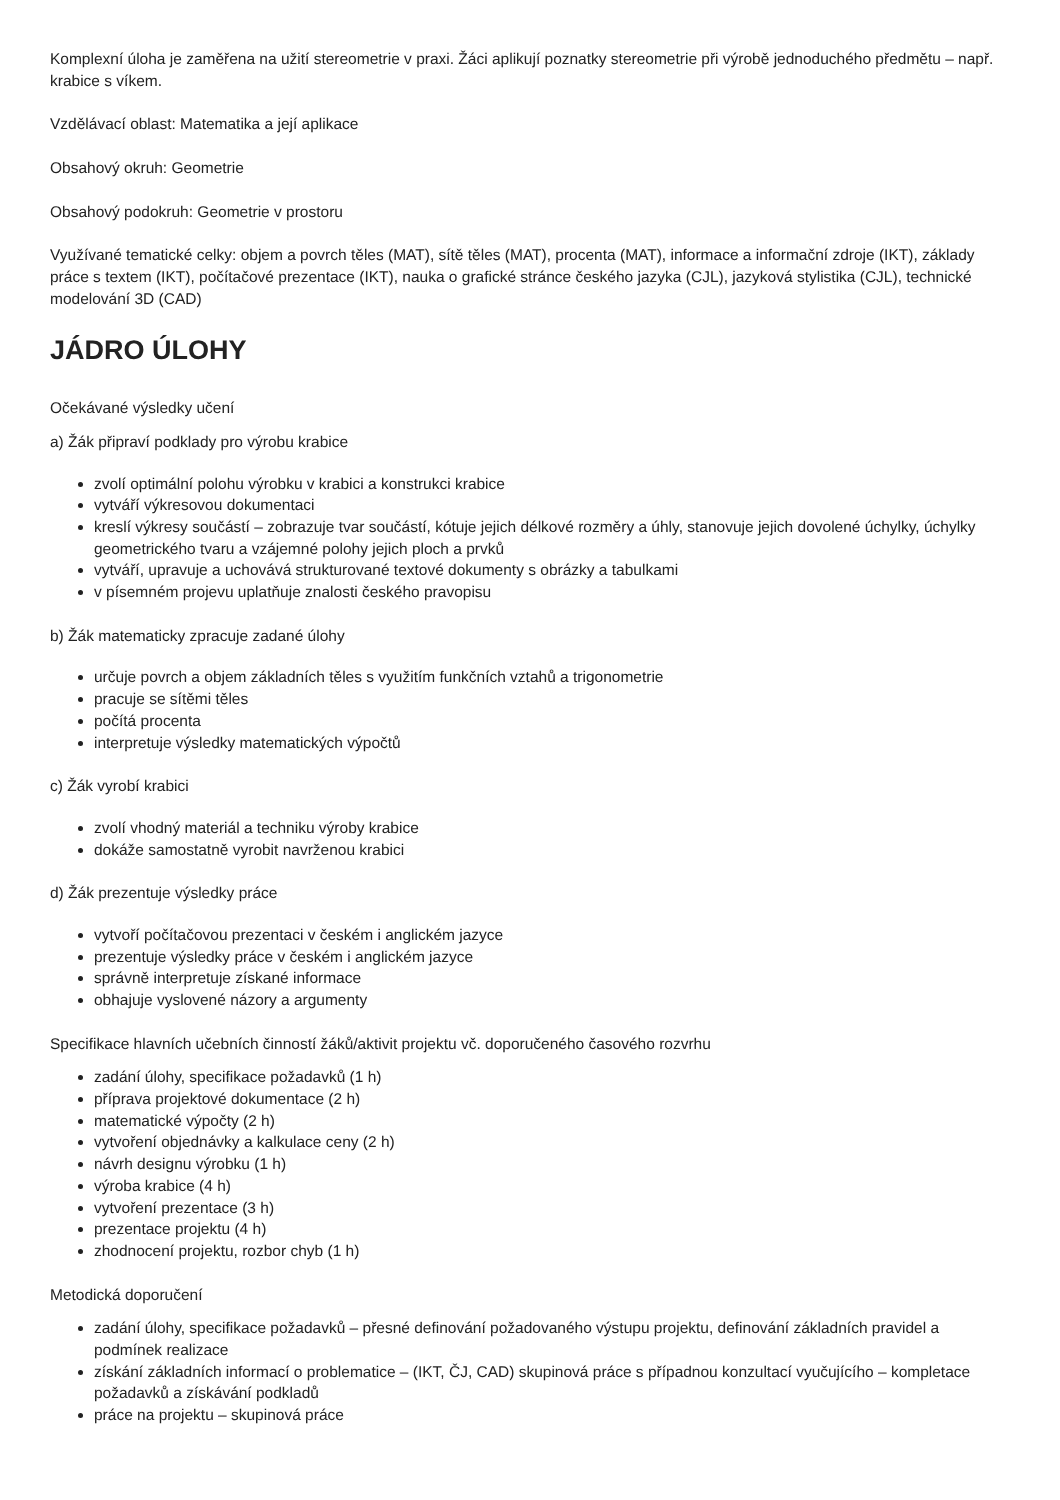Komplexní úloha je zaměřena na užití stereometrie v praxi. Žáci aplikují poznatky stereometrie při výrobě jednoduchého předmětu – např. krabice s víkem.
Vzdělávací oblast: Matematika a její aplikace
Obsahový okruh: Geometrie
Obsahový podokruh: Geometrie v prostoru
Využívané tematické celky: objem a povrch těles (MAT), sítě těles (MAT), procenta (MAT), informace a informační zdroje (IKT), základy práce s textem (IKT), počítačové prezentace (IKT), nauka o grafické stránce českého jazyka (CJL), jazyková stylistika (CJL), technické modelování 3D (CAD)
JÁDRO ÚLOHY
Očekávané výsledky učení
a) Žák připraví podklady pro výrobu krabice
zvolí optimální polohu výrobku v krabici a konstrukci krabice
vytváří výkresovou dokumentaci
kreslí výkresy součástí – zobrazuje tvar součástí, kótuje jejich délkové rozměry a úhly, stanovuje jejich dovolené úchylky, úchylky geometrického tvaru a vzájemné polohy jejich ploch a prvků
vytváří, upravuje a uchovává strukturované textové dokumenty s obrázky a tabulkami
v písemném projevu uplatňuje znalosti českého pravopisu
b) Žák matematicky zpracuje zadané úlohy
určuje povrch a objem základních těles s využitím funkčních vztahů a trigonometrie
pracuje se sítěmi těles
počítá procenta
interpretuje výsledky matematických výpočtů
c) Žák vyrobí krabici
zvolí vhodný materiál a techniku výroby krabice
dokáže samostatně vyrobit navrženou krabici
d) Žák prezentuje výsledky práce
vytvoří počítačovou prezentaci v českém i anglickém jazyce
prezentuje výsledky práce v českém i anglickém jazyce
správně interpretuje získané informace
obhajuje vyslovené názory a argumenty
Specifikace hlavních učebních činností žáků/aktivit projektu vč. doporučeného časového rozvrhu
zadání úlohy, specifikace požadavků (1 h)
příprava projektové dokumentace (2 h)
matematické výpočty (2 h)
vytvoření objednávky a kalkulace ceny (2 h)
návrh designu výrobku (1 h)
výroba krabice (4 h)
vytvoření prezentace (3 h)
prezentace projektu (4 h)
zhodnocení projektu, rozbor chyb (1 h)
Metodická doporučení
zadání úlohy, specifikace požadavků – přesné definování požadovaného výstupu projektu, definování základních pravidel a podmínek realizace
získání základních informací o problematice – (IKT, ČJ, CAD) skupinová práce s případnou konzultací vyučujícího – kompletace požadavků a získávání podkladů
práce na projektu – skupinová práce